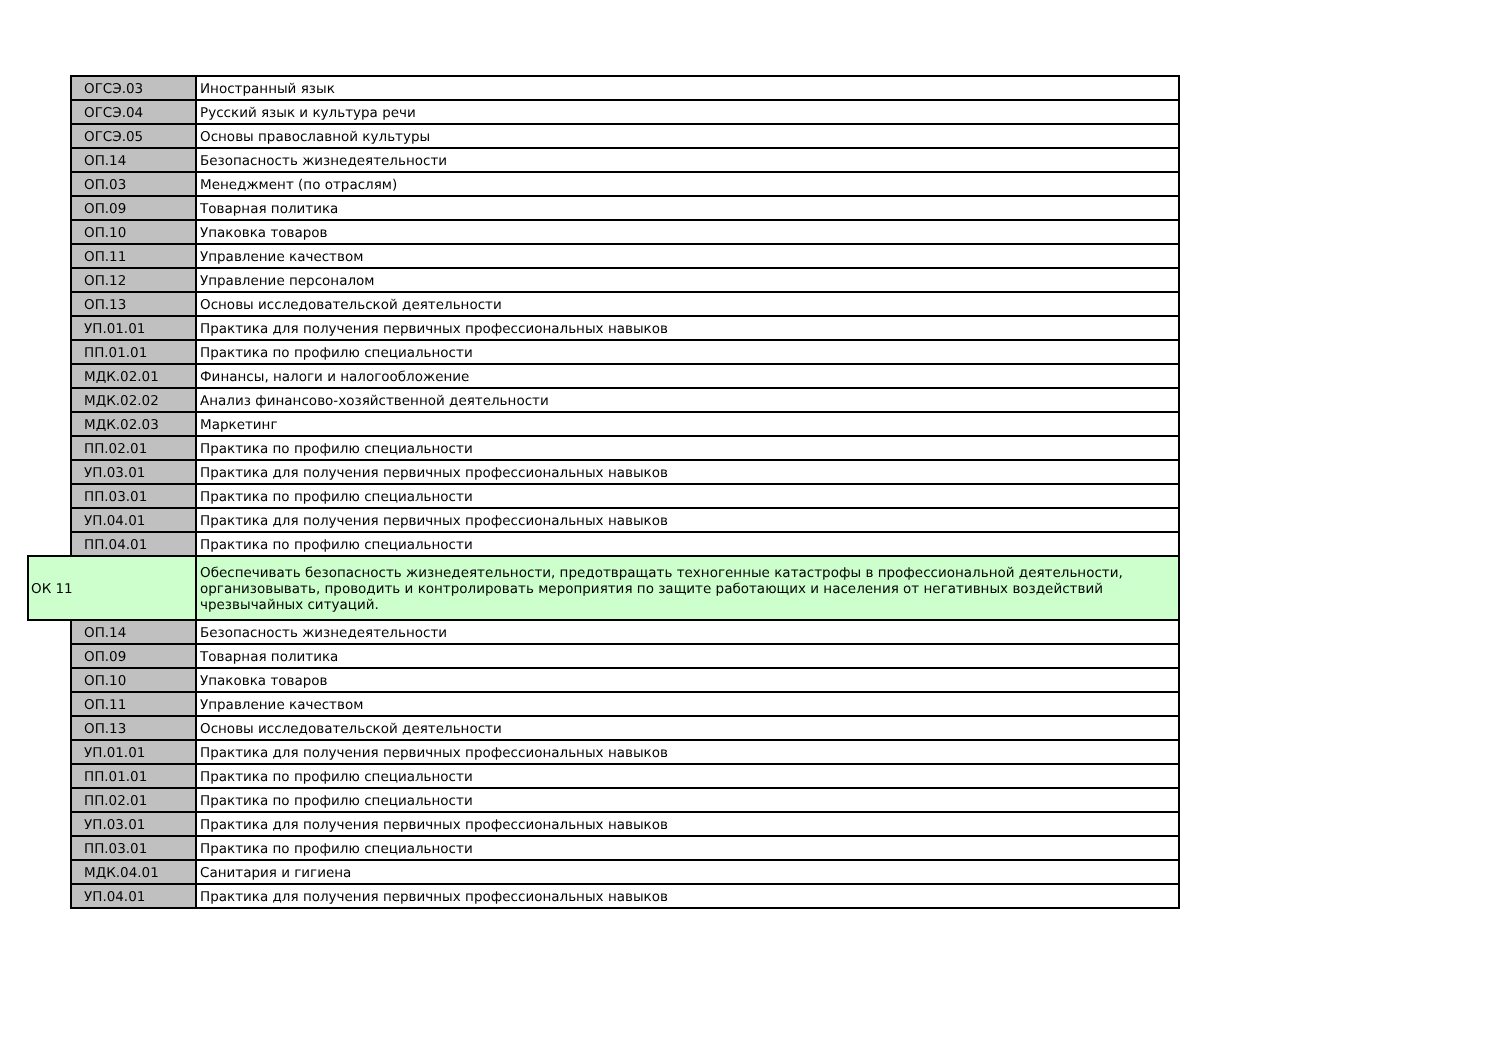| | ОГСЭ.03 | Иностранный язык |
| | ОГСЭ.04 | Русский язык и культура речи |
| | ОГСЭ.05 | Основы православной культуры |
| | ОП.14 | Безопасность жизнедеятельности |
| | ОП.03 | Менеджмент (по отраслям) |
| | ОП.09 | Товарная политика |
| | ОП.10 | Упаковка товаров |
| | ОП.11 | Управление качеством |
| | ОП.12 | Управление персоналом |
| | ОП.13 | Основы исследовательской деятельности |
| | УП.01.01 | Практика для получения первичных профессиональных навыков |
| | ПП.01.01 | Практика по профилю специальности |
| | МДК.02.01 | Финансы, налоги и налогообложение |
| | МДК.02.02 | Анализ финансово-хозяйственной деятельности |
| | МДК.02.03 | Маркетинг |
| | ПП.02.01 | Практика по профилю специальности |
| | УП.03.01 | Практика для получения первичных профессиональных навыков |
| | ПП.03.01 | Практика по профилю специальности |
| | УП.04.01 | Практика для получения первичных профессиональных навыков |
| | ПП.04.01 | Практика по профилю специальности |
| ОК 11 | | Обеспечивать безопасность жизнедеятельности, предотвращать техногенные катастрофы в профессиональной деятельности, организовывать, проводить и контролировать мероприятия по защите работающих и населения от негативных воздействий чрезвычайных ситуаций. |
| | ОП.14 | Безопасность жизнедеятельности |
| | ОП.09 | Товарная политика |
| | ОП.10 | Упаковка товаров |
| | ОП.11 | Управление качеством |
| | ОП.13 | Основы исследовательской деятельности |
| | УП.01.01 | Практика для получения первичных профессиональных навыков |
| | ПП.01.01 | Практика по профилю специальности |
| | ПП.02.01 | Практика по профилю специальности |
| | УП.03.01 | Практика для получения первичных профессиональных навыков |
| | ПП.03.01 | Практика по профилю специальности |
| | МДК.04.01 | Санитария и гигиена |
| | УП.04.01 | Практика для получения первичных профессиональных навыков |